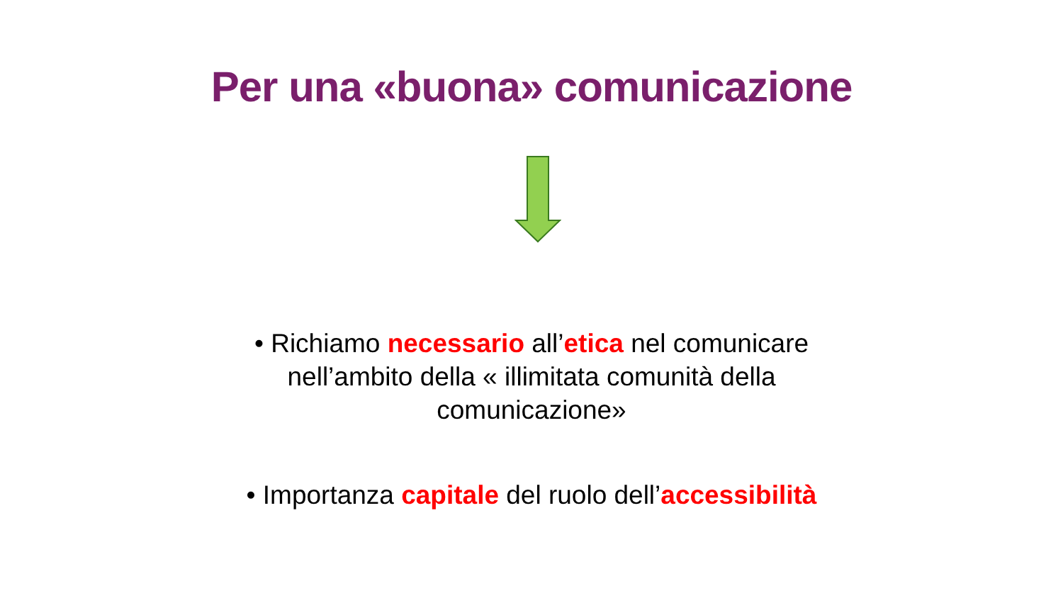Per una «buona» comunicazione
• Richiamo necessario all’etica nel comunicare nell’ambito della « illimitata comunità della comunicazione»
• Importanza capitale del ruolo dell’accessibilità